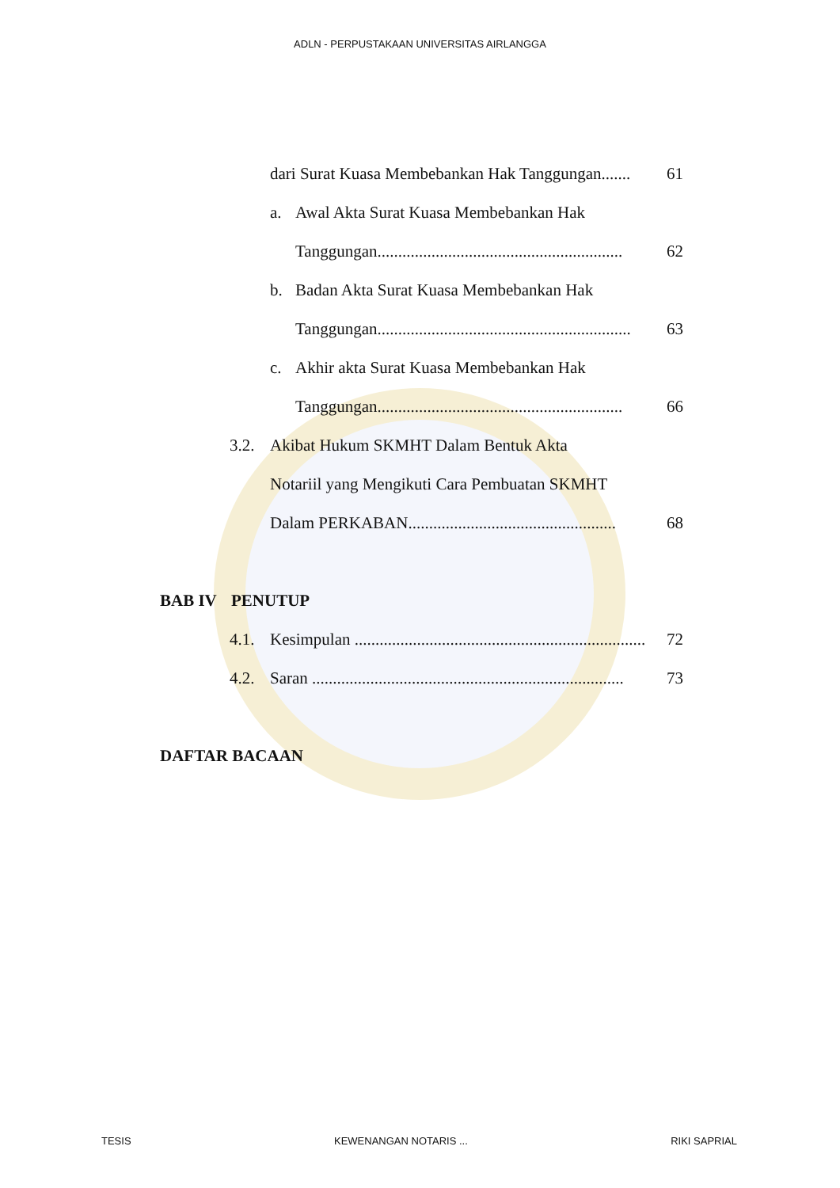ADLN - PERPUSTAKAAN UNIVERSITAS AIRLANGGA
dari Surat Kuasa Membebankan Hak Tanggungan....... 61
a. Awal Akta Surat Kuasa Membebankan Hak
Tanggungan........................................................... 62
b. Badan Akta Surat Kuasa Membebankan Hak
Tanggungan............................................................. 63
c. Akhir akta Surat Kuasa Membebankan Hak
Tanggungan........................................................... 66
3.2. Akibat Hukum SKMHT Dalam Bentuk Akta
Notariil yang Mengikuti Cara Pembuatan SKMHT
Dalam PERKABAN.................................................. 68
BAB IV PENUTUP
4.1. Kesimpulan ...................................................................... 72
4.2. Saran ........................................................................... 73
DAFTAR BACAAN
TESIS KEWENANGAN NOTARIS ... RIKI SAPRIAL